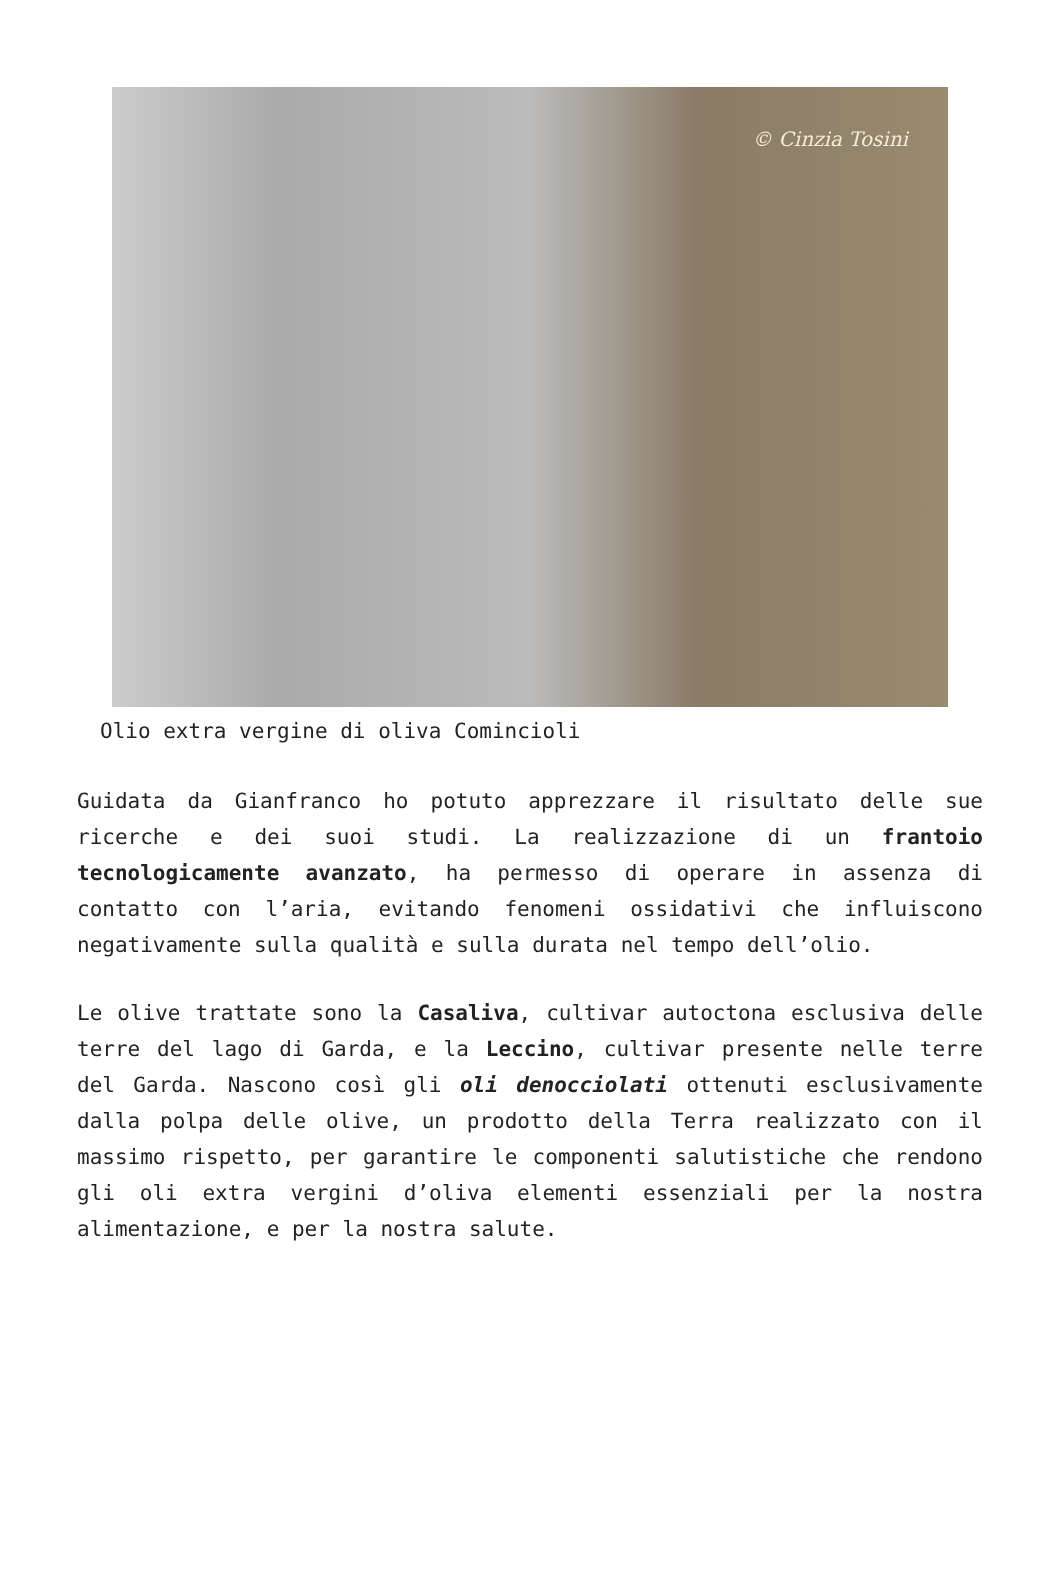© Cinzia Tosini
Olio extra vergine di oliva Comincioli
Guidata da Gianfranco ho potuto apprezzare il risultato delle sue ricerche e dei suoi studi. La realizzazione di un frantoio tecnologicamente avanzato, ha permesso di operare in assenza di contatto con l’aria, evitando fenomeni ossidativi che influiscono negativamente sulla qualità e sulla durata nel tempo dell’olio.
Le olive trattate sono la Casaliva, cultivar autoctona esclusiva delle terre del lago di Garda, e la Leccino, cultivar presente nelle terre del Garda. Nascono così gli oli denocciolati ottenuti esclusivamente dalla polpa delle olive, un prodotto della Terra realizzato con il massimo rispetto, per garantire le componenti salutistiche che rendono gli oli extra vergini d’oliva elementi essenziali per la nostra alimentazione, e per la nostra salute.